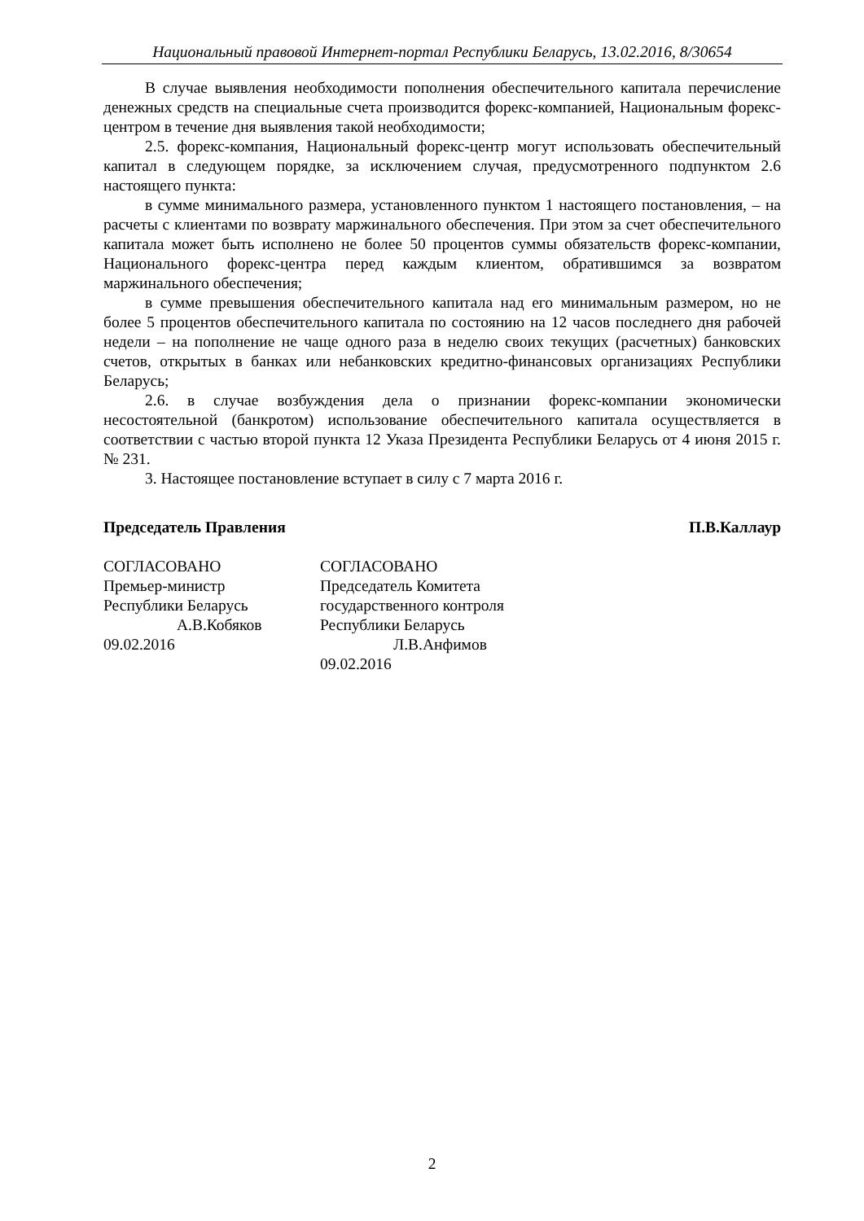Национальный правовой Интернет-портал Республики Беларусь, 13.02.2016, 8/30654
В случае выявления необходимости пополнения обеспечительного капитала перечисление денежных средств на специальные счета производится форекс-компанией, Национальным форекс-центром в течение дня выявления такой необходимости;
2.5. форекс-компания, Национальный форекс-центр могут использовать обеспечительный капитал в следующем порядке, за исключением случая, предусмотренного подпунктом 2.6 настоящего пункта:
в сумме минимального размера, установленного пунктом 1 настоящего постановления, – на расчеты с клиентами по возврату маржинального обеспечения. При этом за счет обеспечительного капитала может быть исполнено не более 50 процентов суммы обязательств форекс-компании, Национального форекс-центра перед каждым клиентом, обратившимся за возвратом маржинального обеспечения;
в сумме превышения обеспечительного капитала над его минимальным размером, но не более 5 процентов обеспечительного капитала по состоянию на 12 часов последнего дня рабочей недели – на пополнение не чаще одного раза в неделю своих текущих (расчетных) банковских счетов, открытых в банках или небанковских кредитно-финансовых организациях Республики Беларусь;
2.6. в случае возбуждения дела о признании форекс-компании экономически несостоятельной (банкротом) использование обеспечительного капитала осуществляется в соответствии с частью второй пункта 12 Указа Президента Республики Беларусь от 4 июня 2015 г. № 231.
3. Настоящее постановление вступает в силу с 7 марта 2016 г.
Председатель Правления П.В.Каллаур
СОГЛАСОВАНО
Премьер-министр
Республики Беларусь
А.В.Кобяков
09.02.2016
СОГЛАСОВАНО
Председатель Комитета
государственного контроля
Республики Беларусь
Л.В.Анфимов
09.02.2016
2